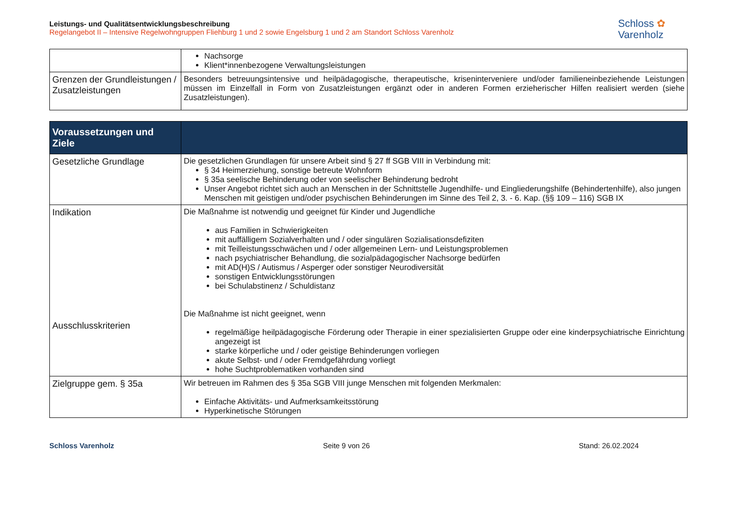Leistungs- und Qualitätsentwicklungsbeschreibung
Regelangebot II – Intensive Regelwohngruppen Fliehburg 1 und 2 sowie Engelsburg 1 und 2 am Standort Schloss Varenholz
Schloss ✿
Varenholz
| | Nachsorge Klient*innenbezogene Verwaltungsleistungen |
| Grenzen der Grundleistungen / Zusatzleistungen | Besonders betreuungsintensive und heilpädagogische, therapeutische, kriseninterveniere und/oder familieneinbeziehende Leistungen müssen im Einzelfall in Form von Zusatzleistungen ergänzt oder in anderen Formen erzieherischer Hilfen realisiert werden (siehe Zusatzleistungen). |
| Voraussetzungen und Ziele | |
| --- | --- |
| Gesetzliche Grundlage | Die gesetzlichen Grundlagen für unsere Arbeit sind § 27 ff SGB VIII in Verbindung mit: § 34 Heimerziehung, sonstige betreute Wohnform § 35a seelische Behinderung oder von seelischer Behinderung bedroht Unser Angebot richtet sich auch an Menschen in der Schnittstelle Jugendhilfe- und Eingliederungshilfe (Behindertenhilfe), also jungen Menschen mit geistigen und/oder psychischen Behinderungen im Sinne des Teil 2, 3. - 6. Kap. (§§ 109 – 116) SGB IX |
| Indikation Ausschlusskriterien | Die Maßnahme ist notwendig und geeignet für Kinder und Jugendliche aus Familien in Schwierigkeiten mit auffälligem Sozialverhalten und / oder singulären Sozialisationsdefiziten mit Teilleistungsschwächen und / oder allgemeinen Lern- und Leistungsproblemen nach psychiatrischer Behandlung, die sozialpädagogischer Nachsorge bedürfen mit AD(H)S / Autismus / Asperger oder sonstiger Neurodiversität sonstigen Entwicklungsstörungen bei Schulabstinenz / Schuldistanz Die Maßnahme ist nicht geeignet, wenn regelmäßige heilpädagogische Förderung oder Therapie in einer spezialisierten Gruppe oder eine kinderpsychiatrische Einrichtung angezeigt ist starke körperliche und / oder geistige Behinderungen vorliegen akute Selbst- und / oder Fremdgefährdung vorliegt hohe Suchtproblematiken vorhanden sind |
| Zielgruppe gem. § 35a | Wir betreuen im Rahmen des § 35a SGB VIII junge Menschen mit folgenden Merkmalen: Einfache Aktivitäts- und Aufmerksamkeitsstörung Hyperkinetische Störungen |
Schloss Varenholz Seite 9 von 26 Stand: 26.02.2024